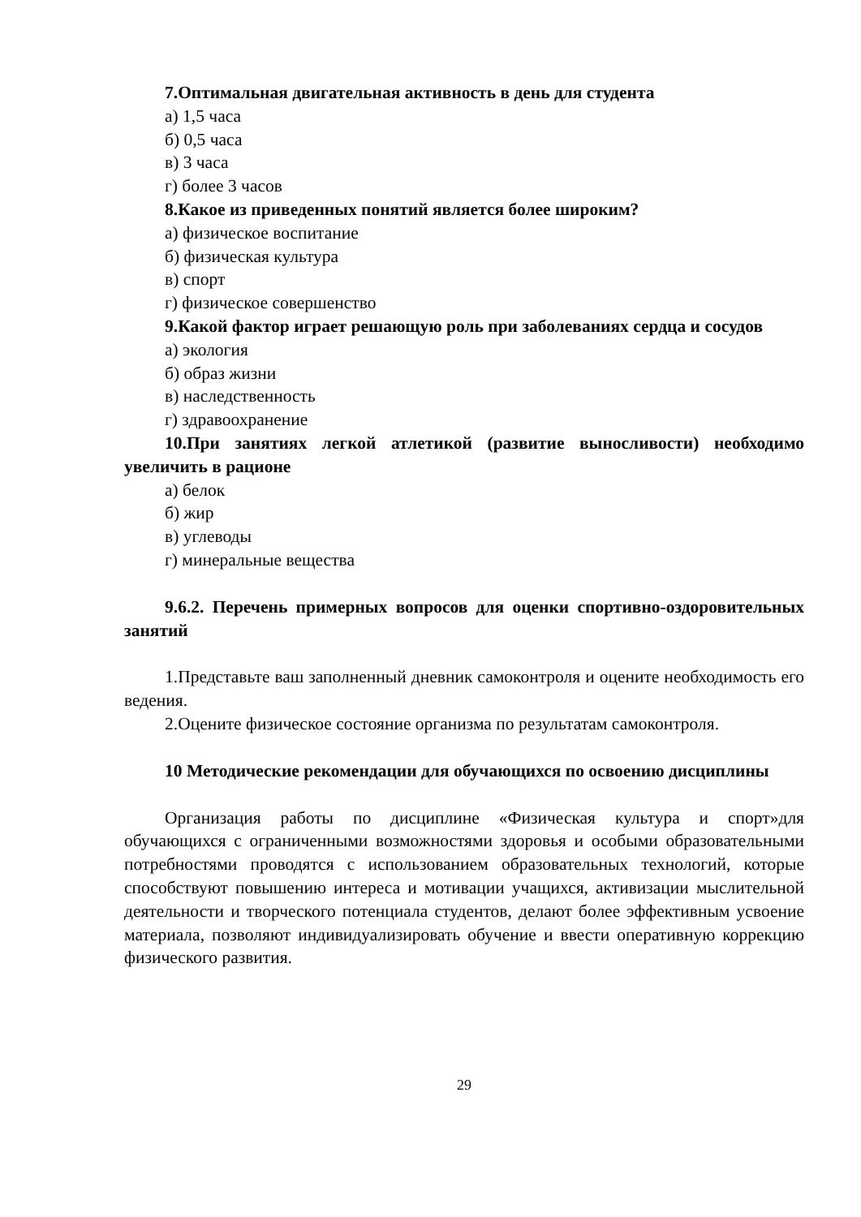7.Оптимальная двигательная активность в день для студента
а) 1,5 часа
б) 0,5 часа
в) 3 часа
г) более 3 часов
8.Какое из приведенных понятий является более широким?
а) физическое воспитание
б) физическая культура
в) спорт
г) физическое совершенство
9.Какой фактор играет решающую роль при заболеваниях сердца и сосудов
а) экология
б) образ жизни
в) наследственность
г) здравоохранение
10.При занятиях легкой атлетикой (развитие выносливости) необходимо увеличить в рационе
а) белок
б) жир
в) углеводы
г) минеральные вещества
9.6.2. Перечень примерных вопросов для оценки спортивно-оздоровительных занятий
1.Представьте ваш заполненный дневник самоконтроля и оцените необходимость его ведения.
2.Оцените физическое состояние организма по результатам самоконтроля.
10 Методические рекомендации для обучающихся по освоению дисциплины
Организация работы по дисциплине «Физическая культура и спорт»для обучающихся с ограниченными возможностями здоровья и особыми образовательными потребностями проводятся с использованием образовательных технологий, которые способствуют повышению интереса и мотивации учащихся, активизации мыслительной деятельности и творческого потенциала студентов, делают более эффективным усвоение материала, позволяют индивидуализировать обучение и ввести оперативную коррекцию физического развития.
29